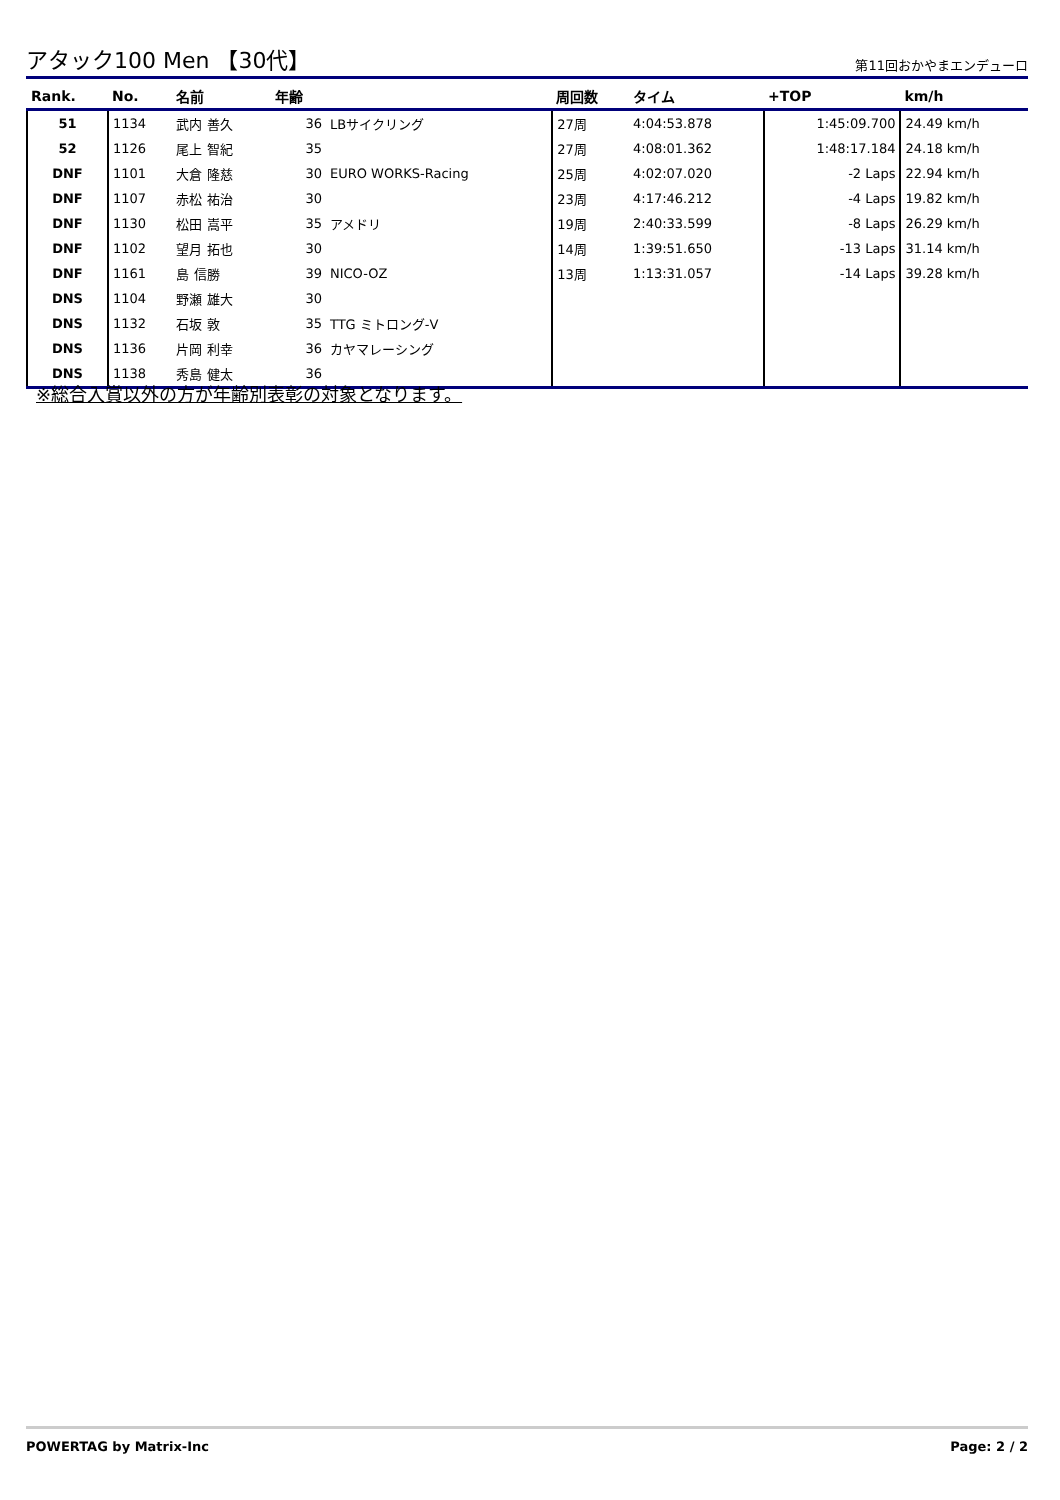アタック100 Men 【30代】
第11回おかやまエンデューロ
| Rank. | No. | 名前 | 年齢 | | 周回数 | タイム | +TOP | km/h |
| --- | --- | --- | --- | --- | --- | --- | --- | --- |
| 51 | 1134 | 武内 善久 | 36 | LBサイクリング | 27周 | 4:04:53.878 | 1:45:09.700 | 24.49 km/h |
| 52 | 1126 | 尾上 智紀 | 35 | | 27周 | 4:08:01.362 | 1:48:17.184 | 24.18 km/h |
| DNF | 1101 | 大倉 隆慈 | 30 | EURO WORKS-Racing | 25周 | 4:02:07.020 | -2 Laps | 22.94 km/h |
| DNF | 1107 | 赤松 祐治 | 30 | | 23周 | 4:17:46.212 | -4 Laps | 19.82 km/h |
| DNF | 1130 | 松田 嵩平 | 35 | アメドリ | 19周 | 2:40:33.599 | -8 Laps | 26.29 km/h |
| DNF | 1102 | 望月 拓也 | 30 | | 14周 | 1:39:51.650 | -13 Laps | 31.14 km/h |
| DNF | 1161 | 島 信勝 | 39 | NICO-OZ | 13周 | 1:13:31.057 | -14 Laps | 39.28 km/h |
| DNS | 1104 | 野瀬 雄大 | 30 | | | | | |
| DNS | 1132 | 石坂 敦 | 35 | TTG ミトロング-V | | | | |
| DNS | 1136 | 片岡 利幸 | 36 | カヤマレーシング | | | | |
| DNS | 1138 | 秀島 健太 | 36 | | | | | |
※総合入賞以外の方が年齢別表彰の対象となります。
POWERTAG by Matrix-Inc Page: 2 / 2